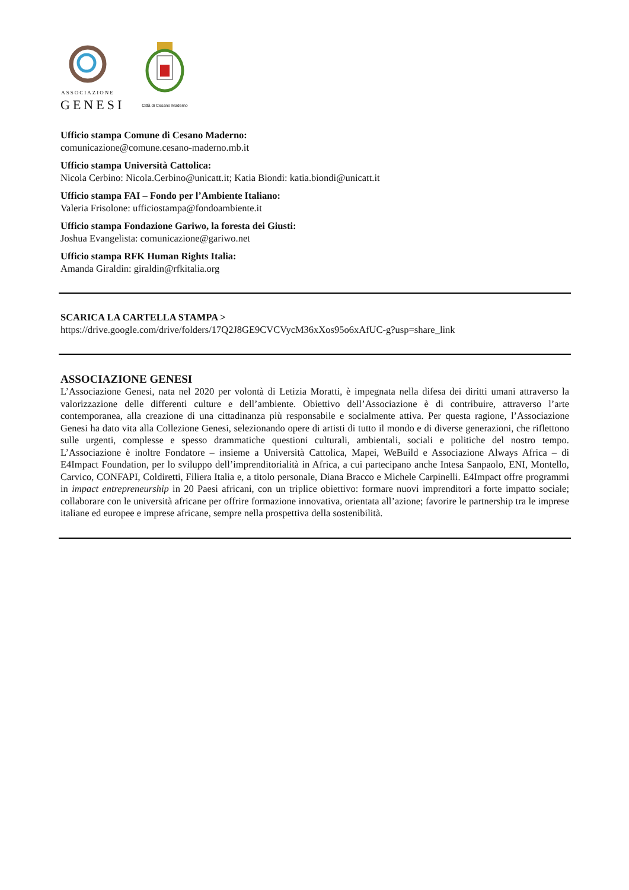ASSOCIAZIONE
GENESI
Città di Cesano Maderno
Ufficio stampa Comune di Cesano Maderno:
comunicazione@comune.cesano-maderno.mb.it
Ufficio stampa Università Cattolica:
Nicola Cerbino: Nicola.Cerbino@unicatt.it; Katia Biondi: katia.biondi@unicatt.it
Ufficio stampa FAI – Fondo per l’Ambiente Italiano:
Valeria Frisolone: ufficiostampa@fondoambiente.it
Ufficio stampa Fondazione Gariwo, la foresta dei Giusti:
Joshua Evangelista: comunicazione@gariwo.net
Ufficio stampa RFK Human Rights Italia:
Amanda Giraldin: giraldin@rfkitalia.org
SCARICA LA CARTELLA STAMPA >
https://drive.google.com/drive/folders/17Q2J8GE9CVCVycM36xXos95o6xAfUC-g?usp=share_link
ASSOCIAZIONE GENESI
L’Associazione Genesi, nata nel 2020 per volontà di Letizia Moratti, è impegnata nella difesa dei diritti umani attraverso la valorizzazione delle differenti culture e dell’ambiente. Obiettivo dell’Associazione è di contribuire, attraverso l’arte contemporanea, alla creazione di una cittadinanza più responsabile e socialmente attiva. Per questa ragione, l’Associazione Genesi ha dato vita alla Collezione Genesi, selezionando opere di artisti di tutto il mondo e di diverse generazioni, che riflettono sulle urgenti, complesse e spesso drammatiche questioni culturali, ambientali, sociali e politiche del nostro tempo. L’Associazione è inoltre Fondatore – insieme a Università Cattolica, Mapei, WeBuild e Associazione Always Africa – di E4Impact Foundation, per lo sviluppo dell’imprenditorialità in Africa, a cui partecipano anche Intesa Sanpaolo, ENI, Montello, Carvico, CONFAPI, Coldiretti, Filiera Italia e, a titolo personale, Diana Bracco e Michele Carpinelli. E4Impact offre programmi in impact entrepreneurship in 20 Paesi africani, con un triplice obiettivo: formare nuovi imprenditori a forte impatto sociale; collaborare con le università africane per offrire formazione innovativa, orientata all’azione; favorire le partnership tra le imprese italiane ed europee e imprese africane, sempre nella prospettiva della sostenibilità.